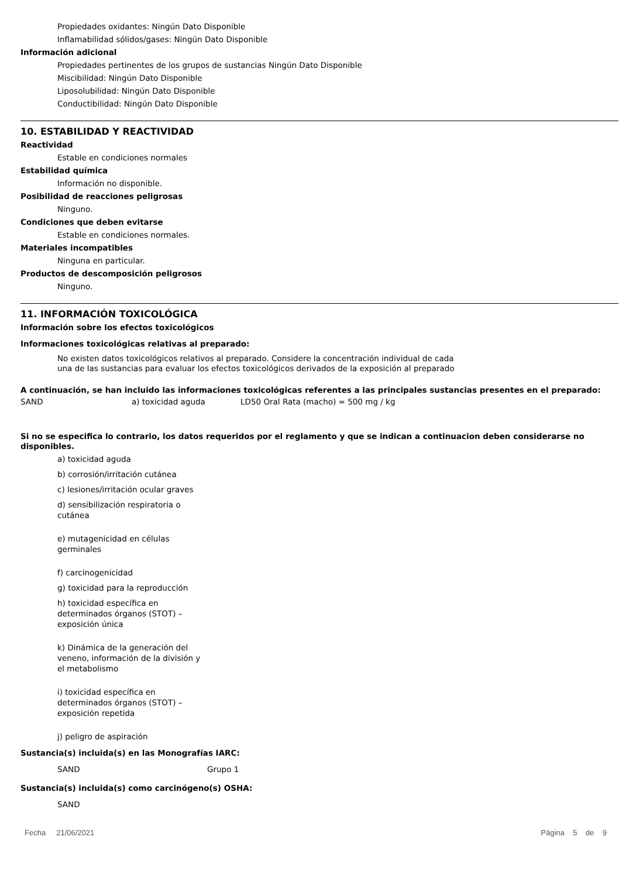Propiedades oxidantes: Ningún Dato Disponible
Inflamabilidad sólidos/gases: Ningún Dato Disponible
Información adicional
Propiedades pertinentes de los grupos de sustancias Ningún Dato Disponible
Miscibilidad: Ningún Dato Disponible
Liposolubilidad: Ningún Dato Disponible
Conductibilidad: Ningún Dato Disponible
10. ESTABILIDAD Y REACTIVIDAD
Reactividad
Estable en condiciones normales
Estabilidad química
Información no disponible.
Posibilidad de reacciones peligrosas
Ninguno.
Condiciones que deben evitarse
Estable en condiciones normales.
Materiales incompatibles
Ninguna en particular.
Productos de descomposición peligrosos
Ninguno.
11. INFORMACIÓN TOXICOLÓGICA
Información sobre los efectos toxicológicos
Informaciones toxicológicas relativas al preparado:
No existen datos toxicológicos relativos al preparado. Considere la concentración individual de cada una de las sustancias para evaluar los efectos toxicológicos derivados de la exposición al preparado
A continuación, se han incluido las informaciones toxicológicas referentes a las principales sustancias presentes en el preparado:
SAND a) toxicidad aguda LD50 Oral Rata (macho) = 500 mg / kg
Si no se especifica lo contrario, los datos requeridos por el reglamento y que se indican a continuacion deben considerarse no disponibles.
a) toxicidad aguda
b) corrosión/irritación cutánea
c) lesiones/irritación ocular graves
d) sensibilización respiratoria o cutánea
e) mutagenicidad en células germinales
f) carcinogenicidad
g) toxicidad para la reproducción
h) toxicidad específica en determinados órganos (STOT) – exposición única
k) Dinámica de la generación del veneno, información de la división y el metabolismo
i) toxicidad específica en determinados órganos (STOT) – exposición repetida
j) peligro de aspiración
Sustancia(s) incluida(s) en las Monografías IARC:
SAND Grupo 1
Sustancia(s) incluida(s) como carcinógeno(s) OSHA:
SAND
Fecha 21/06/2021 Página 5 de 9